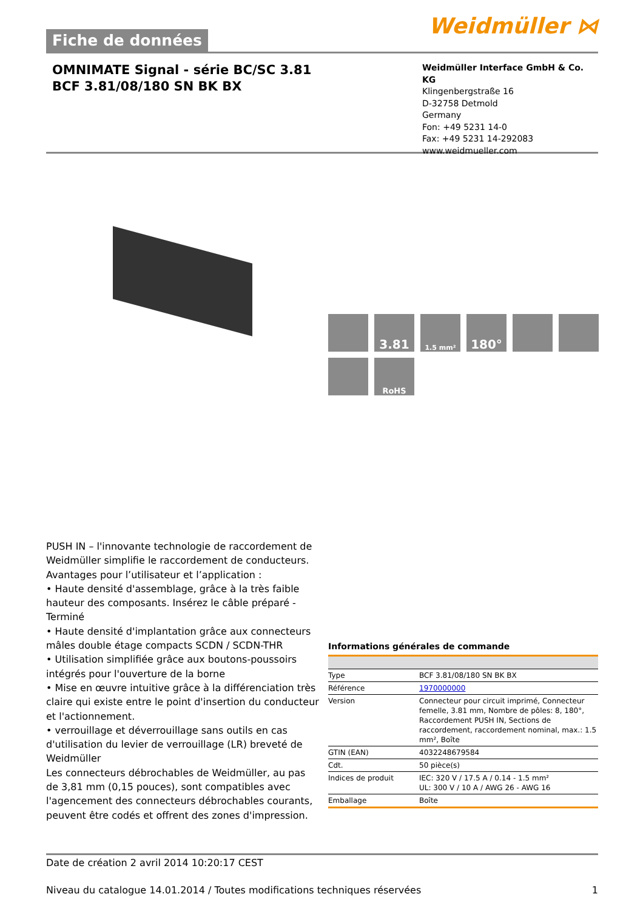Fiche de données
Weidmüller ⋈
OMNIMATE Signal - série BC/SC 3.81
BCF 3.81/08/180 SN BK BX
Weidmüller Interface GmbH & Co. KG
Klingenbergstraße 16
D-32758 Detmold
Germany
Fon: +49 5231 14-0
Fax: +49 5231 14-292083
www.weidmueller.com
PUSH IN – l'innovante technologie de raccordement de Weidmüller simplifie le raccordement de conducteurs.
Avantages pour l’utilisateur et l’application :
• Haute densité d'assemblage, grâce à la très faible hauteur des composants. Insérez le câble préparé - Terminé
• Haute densité d'implantation grâce aux connecteurs mâles double étage compacts SCDN / SCDN-THR
• Utilisation simplifiée grâce aux boutons-poussoirs intégrés pour l'ouverture de la borne
• Mise en œuvre intuitive grâce à la différenciation très claire qui existe entre le point d'insertion du conducteur et l'actionnement.
• verrouillage et déverrouillage sans outils en cas d'utilisation du levier de verrouillage (LR) breveté de Weidmüller
Les connecteurs débrochables de Weidmüller, au pas de 3,81 mm (0,15 pouces), sont compatibles avec l'agencement des connecteurs débrochables courants, peuvent être codés et offrent des zones d'impression.
3.81
1.5 mm²
180°
RoHS
Informations générales de commande
| Type | BCF 3.81/08/180 SN BK BX |
| Référence | 1970000000 |
| Version | Connecteur pour circuit imprimé, Connecteur femelle, 3.81 mm, Nombre de pôles: 8, 180°, Raccordement PUSH IN, Sections de raccordement, raccordement nominal, max.: 1.5 mm², Boîte |
| GTIN (EAN) | 4032248679584 |
| Cdt. | 50 pièce(s) |
| Indices de produit | IEC: 320 V / 17.5 A / 0.14 - 1.5 mm² UL: 300 V / 10 A / AWG 26 - AWG 16 |
| Emballage | Boîte |
Date de création 2 avril 2014 10:20:17 CEST
Niveau du catalogue 14.01.2014 / Toutes modifications techniques réservées 1